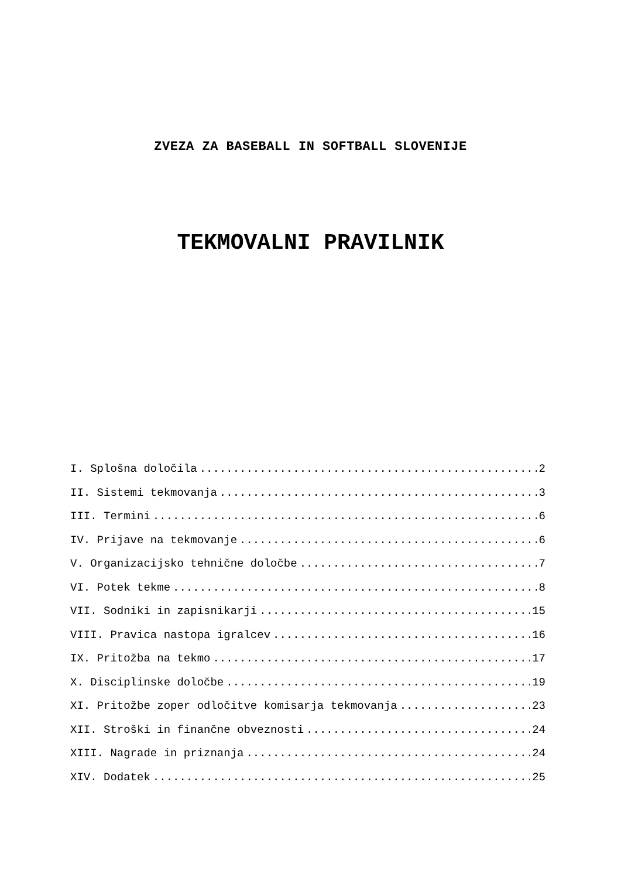ZVEZA ZA BASEBALL IN SOFTBALL SLOVENIJE
TEKMOVALNI PRAVILNIK
I. Splošna določila 2
II. Sistemi tekmovanja 3
III. Termini 6
IV. Prijave na tekmovanje 6
V. Organizacijsko tehnične določbe 7
VI. Potek tekme 8
VII. Sodniki in zapisnikarji 15
VIII. Pravica nastopa igralcev 16
IX. Pritožba na tekmo 17
X. Disciplinske določbe 19
XI. Pritožbe zoper odločitve komisarja tekmovanja 23
XII. Stroški in finančne obveznosti 24
XIII. Nagrade in priznanja 24
XIV. Dodatek 25